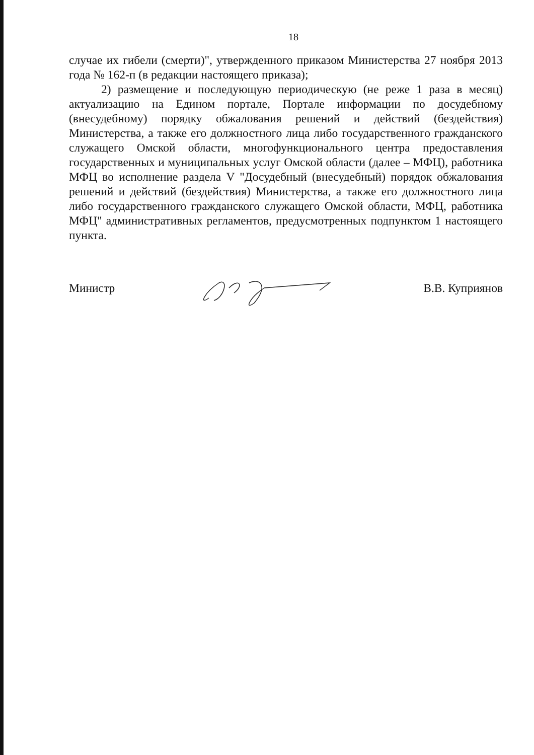18
случае их гибели (смерти)", утвержденного приказом Министерства 27 ноября 2013 года № 162-п (в редакции настоящего приказа);
2) размещение и последующую периодическую (не реже 1 раза в месяц) актуализацию на Едином портале, Портале информации по досудебному (внесудебному) порядку обжалования решений и действий (бездействия) Министерства, а также его должностного лица либо государственного гражданского служащего Омской области, многофункционального центра предоставления государственных и муниципальных услуг Омской области (далее – МФЦ), работника МФЦ во исполнение раздела V "Досудебный (внесудебный) порядок обжалования решений и действий (бездействия) Министерства, а также его должностного лица либо государственного гражданского служащего Омской области, МФЦ, работника МФЦ" административных регламентов, предусмотренных подпунктом 1 настоящего пункта.
Министр В.В. Куприянов